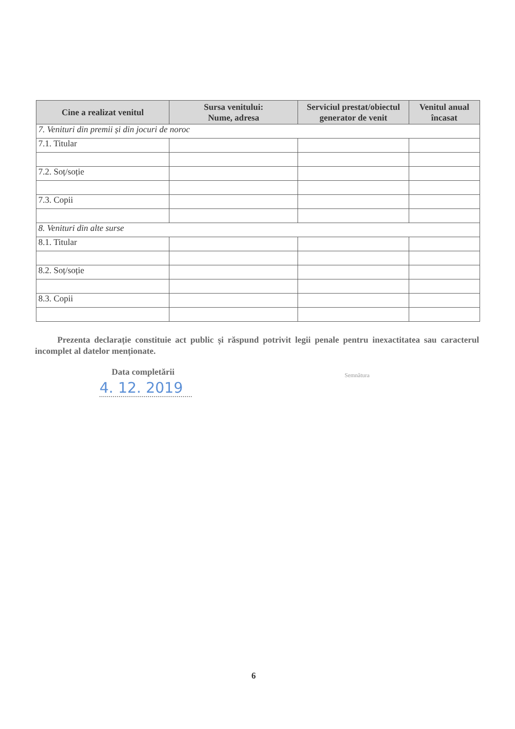| Cine a realizat venitul | Sursa venitului: Nume, adresa | Serviciul prestat/obiectul generator de venit | Venitul anual încasat |
| --- | --- | --- | --- |
| 7. Venituri din premii și din jocuri de noroc | | | |
| 7.1. Titular | | | |
| 7.2. Soț/soție | | | |
| 7.3. Copii | | | |
| 8. Venituri din alte surse | | | |
| 8.1. Titular | | | |
| 8.2. Soț/soție | | | |
| 8.3. Copii | | | |
Prezenta declarație constituie act public și răspund potrivit legii penale pentru inexactitatea sau caracterul incomplet al datelor menționate.
Data completării
4. 12. 2019
Semnătura
6